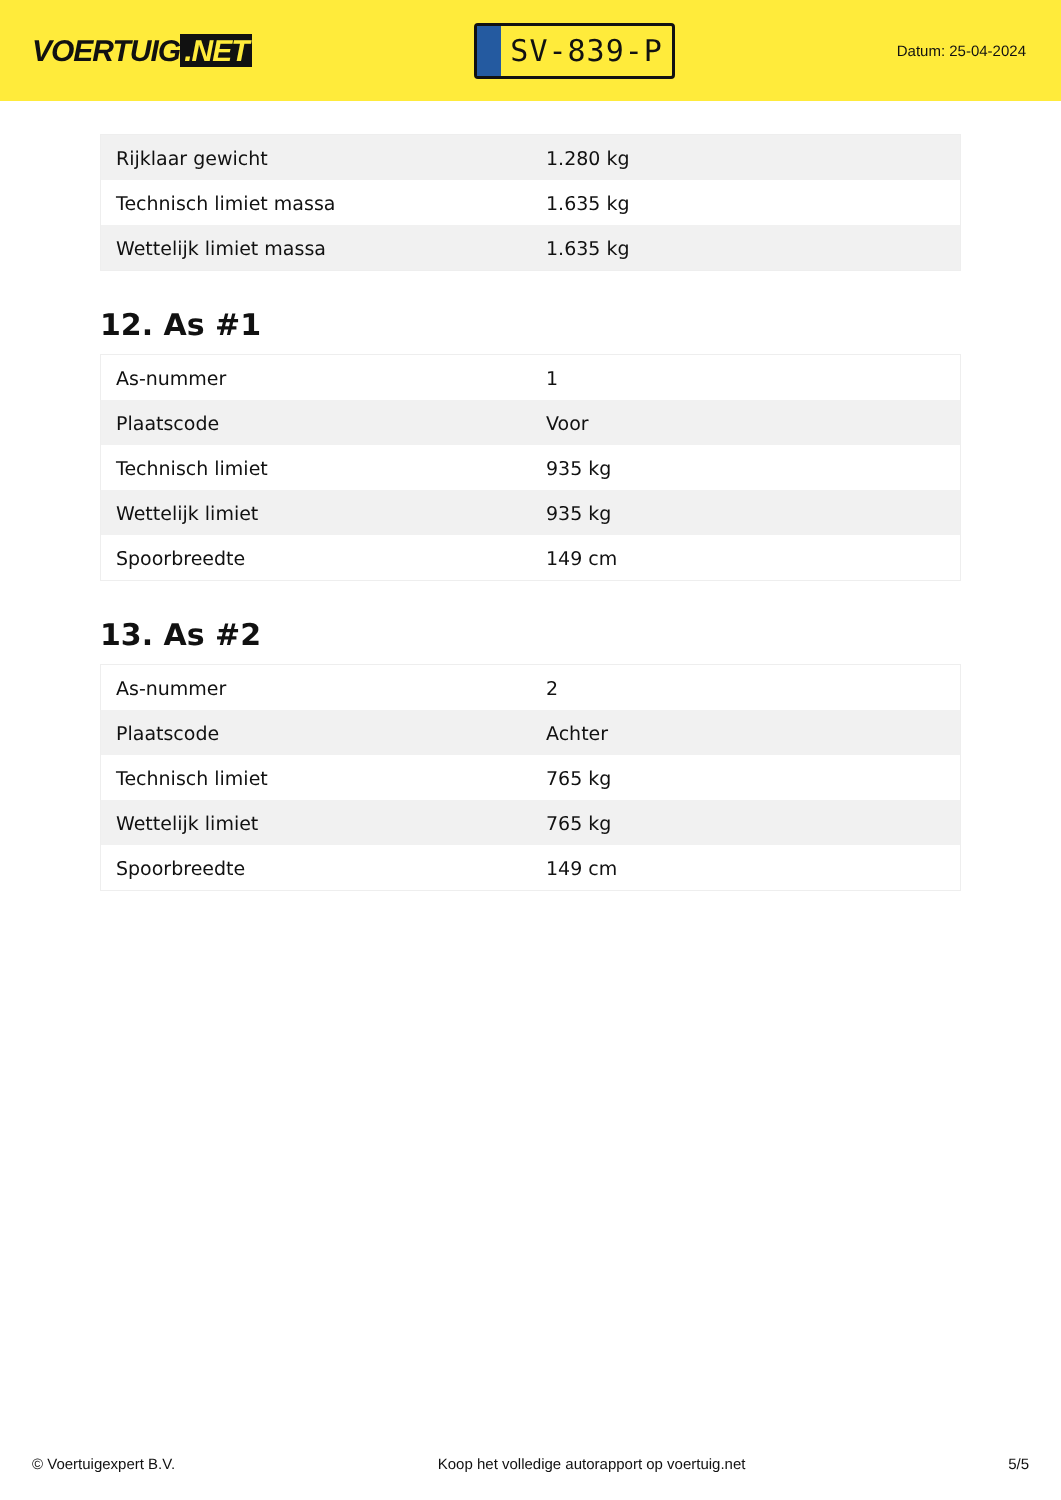VOERTUIG.NET
SV-839-P
Datum: 25-04-2024
| Rijklaar gewicht | 1.280 kg |
| Technisch limiet massa | 1.635 kg |
| Wettelijk limiet massa | 1.635 kg |
12. As #1
| As-nummer | 1 |
| Plaatscode | Voor |
| Technisch limiet | 935 kg |
| Wettelijk limiet | 935 kg |
| Spoorbreedte | 149 cm |
13. As #2
| As-nummer | 2 |
| Plaatscode | Achter |
| Technisch limiet | 765 kg |
| Wettelijk limiet | 765 kg |
| Spoorbreedte | 149 cm |
© Voertuigexpert B.V. Koop het volledige autorapport op voertuig.net 5/5